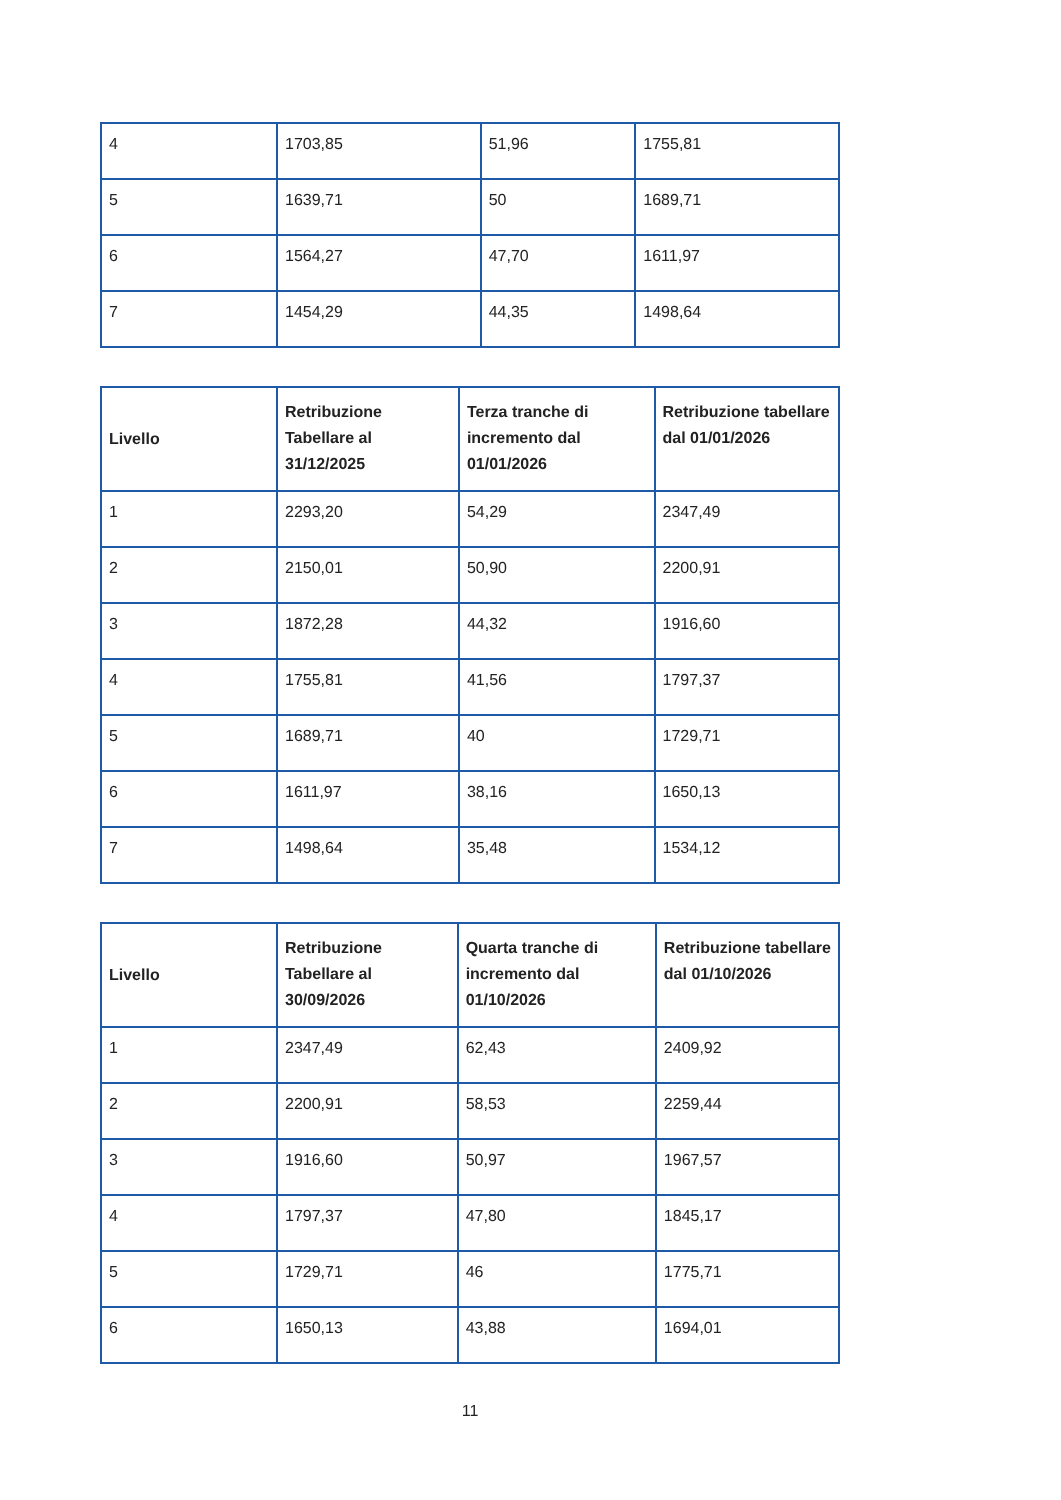| 4 | 1703,85 | 51,96 | 1755,81 |
| 5 | 1639,71 | 50 | 1689,71 |
| 6 | 1564,27 | 47,70 | 1611,97 |
| 7 | 1454,29 | 44,35 | 1498,64 |
| Livello | Retribuzione Tabellare al 31/12/2025 | Terza tranche di incremento dal 01/01/2026 | Retribuzione tabellare dal 01/01/2026 |
| --- | --- | --- | --- |
| 1 | 2293,20 | 54,29 | 2347,49 |
| 2 | 2150,01 | 50,90 | 2200,91 |
| 3 | 1872,28 | 44,32 | 1916,60 |
| 4 | 1755,81 | 41,56 | 1797,37 |
| 5 | 1689,71 | 40 | 1729,71 |
| 6 | 1611,97 | 38,16 | 1650,13 |
| 7 | 1498,64 | 35,48 | 1534,12 |
| Livello | Retribuzione Tabellare al 30/09/2026 | Quarta tranche di incremento dal 01/10/2026 | Retribuzione tabellare dal 01/10/2026 |
| --- | --- | --- | --- |
| 1 | 2347,49 | 62,43 | 2409,92 |
| 2 | 2200,91 | 58,53 | 2259,44 |
| 3 | 1916,60 | 50,97 | 1967,57 |
| 4 | 1797,37 | 47,80 | 1845,17 |
| 5 | 1729,71 | 46 | 1775,71 |
| 6 | 1650,13 | 43,88 | 1694,01 |
11